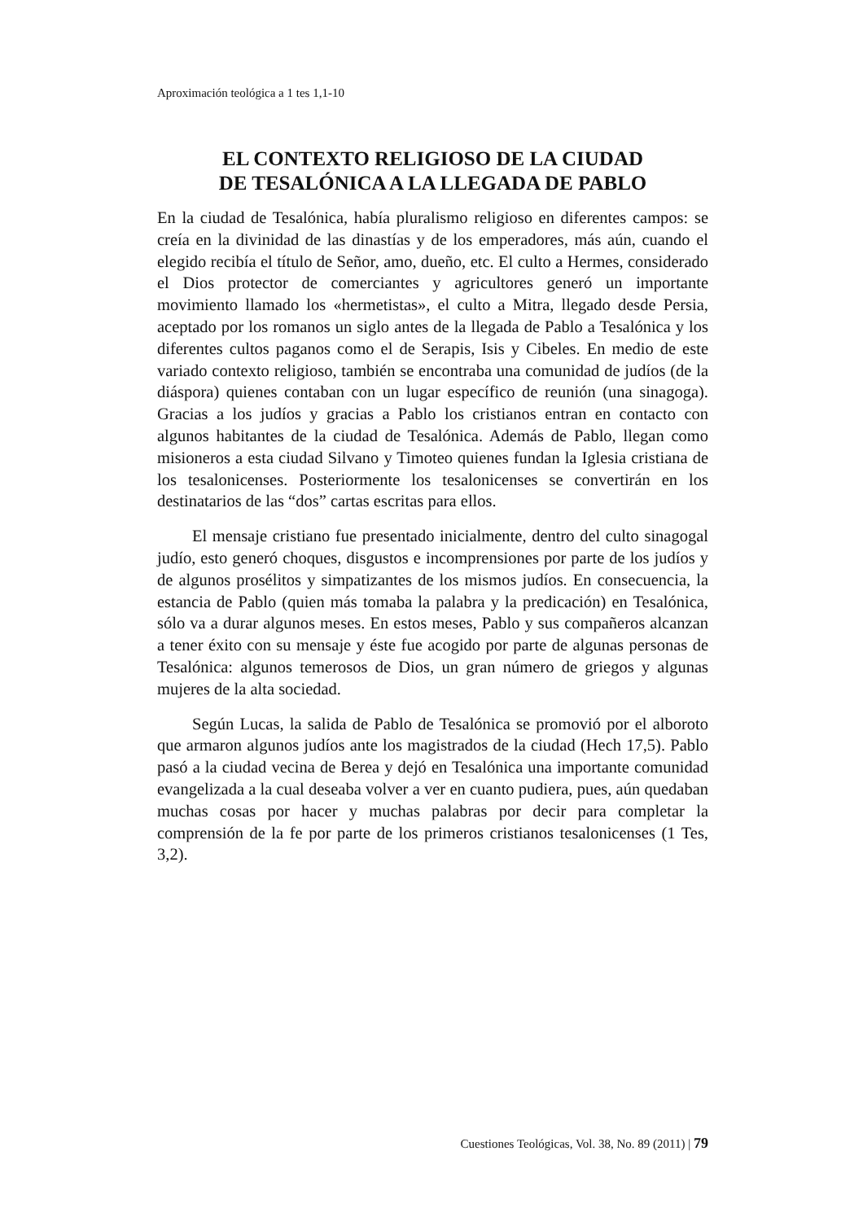Aproximación teológica a 1 tes 1,1-10
EL CONTEXTO RELIGIOSO DE LA CIUDAD
DE TESALÓNICA A LA LLEGADA DE PABLO
En la ciudad de Tesalónica, había pluralismo religioso en diferentes campos: se creía en la divinidad de las dinastías y de los emperadores, más aún, cuando el elegido recibía el título de Señor, amo, dueño, etc. El culto a Hermes, considerado el Dios protector de comerciantes y agricultores generó un importante movimiento llamado los «hermetistas», el culto a Mitra, llegado desde Persia, aceptado por los romanos un siglo antes de la llegada de Pablo a Tesalónica y los diferentes cultos paganos como el de Serapis, Isis y Cibeles. En medio de este variado contexto religioso, también se encontraba una comunidad de judíos (de la diáspora) quienes contaban con un lugar específico de reunión (una sinagoga). Gracias a los judíos y gracias a Pablo los cristianos entran en contacto con algunos habitantes de la ciudad de Tesalónica. Además de Pablo, llegan como misioneros a esta ciudad Silvano y Timoteo quienes fundan la Iglesia cristiana de los tesalonicenses. Posteriormente los tesalonicenses se convertirán en los destinatarios de las “dos” cartas escritas para ellos.
El mensaje cristiano fue presentado inicialmente, dentro del culto sinagogal judío, esto generó choques, disgustos e incomprensiones por parte de los judíos y de algunos prosélitos y simpatizantes de los mismos judíos. En consecuencia, la estancia de Pablo (quien más tomaba la palabra y la predicación) en Tesalónica, sólo va a durar algunos meses. En estos meses, Pablo y sus compañeros alcanzan a tener éxito con su mensaje y éste fue acogido por parte de algunas personas de Tesalónica: algunos temerosos de Dios, un gran número de griegos y algunas mujeres de la alta sociedad.
Según Lucas, la salida de Pablo de Tesalónica se promovió por el alboroto que armaron algunos judíos ante los magistrados de la ciudad (Hech 17,5). Pablo pasó a la ciudad vecina de Berea y dejó en Tesalónica una importante comunidad evangelizada a la cual deseaba volver a ver en cuanto pudiera, pues, aún quedaban muchas cosas por hacer y muchas palabras por decir para completar la comprensión de la fe por parte de los primeros cristianos tesalonicenses (1 Tes, 3,2).
Cuestiones Teológicas, Vol. 38, No. 89 (2011) | 79